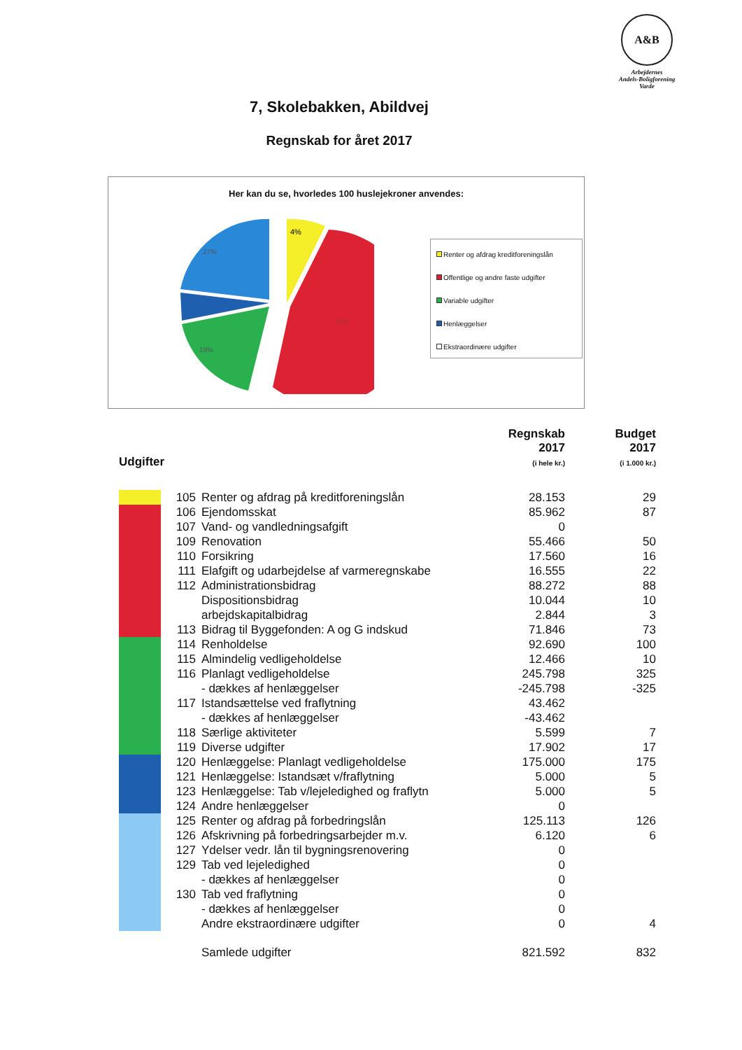A&B
Arbejdernes
Andels-Boligforening
Varde
7, Skolebakken, Abildvej
Regnskab for året 2017
Her kan du se, hvorledes 100 huslejekroner anvendes:
4%
27%
50%
19%
Renter og afdrag kreditforeningslån
Offentlige og andre faste udgifter
Variable udgifter
Henlæggelser
Ekstraordinære udgifter
| Udgifter | | | Regnskab 2017 (i hele kr.) | Budget 2017 (i 1.000 kr.) |
| --- | --- | --- | --- | --- |
| | 105 | Renter og afdrag på kreditforeningslån | 28.153 | 29 |
| | 106 | Ejendomsskat | 85.962 | 87 |
| | 107 | Vand- og vandledningsafgift | 0 | |
| | 109 | Renovation | 55.466 | 50 |
| | 110 | Forsikring | 17.560 | 16 |
| | 111 | Elafgift og udarbejdelse af varmeregnskabe | 16.555 | 22 |
| | 112 | Administrationsbidrag | 88.272 | 88 |
| | | Dispositionsbidrag | 10.044 | 10 |
| | | arbejdskapitalbidrag | 2.844 | 3 |
| | 113 | Bidrag til Byggefonden: A og G indskud | 71.846 | 73 |
| | 114 | Renholdelse | 92.690 | 100 |
| | 115 | Almindelig vedligeholdelse | 12.466 | 10 |
| | 116 | Planlagt vedligeholdelse | 245.798 | 325 |
| | | - dækkes af henlæggelser | -245.798 | -325 |
| | 117 | Istandsættelse ved fraflytning | 43.462 | |
| | | - dækkes af henlæggelser | -43.462 | |
| | 118 | Særlige aktiviteter | 5.599 | 7 |
| | 119 | Diverse udgifter | 17.902 | 17 |
| | 120 | Henlæggelse: Planlagt vedligeholdelse | 175.000 | 175 |
| | 121 | Henlæggelse: Istandsæt v/fraflytning | 5.000 | 5 |
| | 123 | Henlæggelse: Tab v/lejeledighed og fraflytn | 5.000 | 5 |
| | 124 | Andre henlæggelser | 0 | |
| | 125 | Renter og afdrag på forbedringslån | 125.113 | 126 |
| | 126 | Afskrivning på forbedringsarbejder m.v. | 6.120 | 6 |
| | 127 | Ydelser vedr. lån til bygningsrenovering | 0 | |
| | 129 | Tab ved lejeledighed | 0 | |
| | | - dækkes af henlæggelser | 0 | |
| | 130 | Tab ved fraflytning | 0 | |
| | | - dækkes af henlæggelser | 0 | |
| | | Andre ekstraordinære udgifter | 0 | 4 |
| | | Samlede udgifter | 821.592 | 832 |